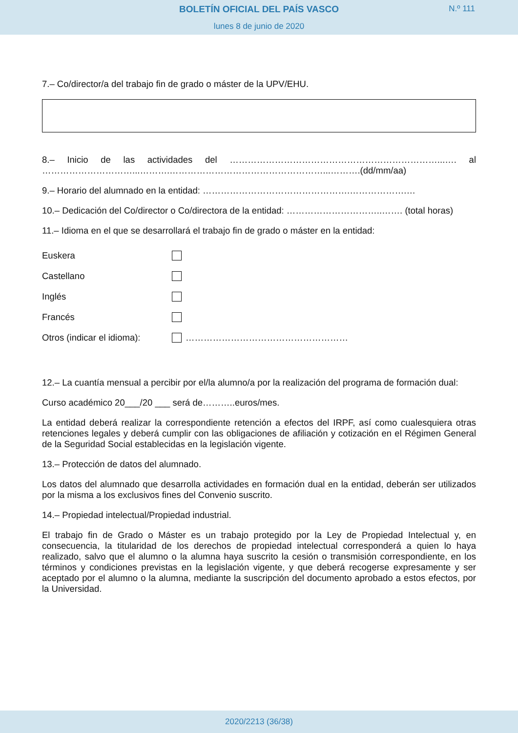BOLETÍN OFICIAL DEL PAÍS VASCO
N.º 111
lunes 8 de junio de 2020
7.– Co/director/a del trabajo fin de grado o máster de la UPV/EHU.
8.– Inicio de las actividades del ……………………………………………………………...…. al …………………………...……….……………………………………………...……….(dd/mm/aa)
9.– Horario del alumnado en la entidad: ………………………………………….……………….…
10.– Dedicación del Co/director o Co/directora de la entidad: …………………………..……. (total horas)
11.– Idioma en el que se desarrollará el trabajo fin de grado o máster en la entidad:
Euskera
Castellano
Inglés
Francés
Otros (indicar el idioma): ………………………………………………
12.– La cuantía mensual a percibir por el/la alumno/a por la realización del programa de formación dual:
Curso académico 20___/20 ___ será de………..euros/mes.
La entidad deberá realizar la correspondiente retención a efectos del IRPF, así como cualesquiera otras retenciones legales y deberá cumplir con las obligaciones de afiliación y cotización en el Régimen General de la Seguridad Social establecidas en la legislación vigente.
13.– Protección de datos del alumnado.
Los datos del alumnado que desarrolla actividades en formación dual en la entidad, deberán ser utilizados por la misma a los exclusivos fines del Convenio suscrito.
14.– Propiedad intelectual/Propiedad industrial.
El trabajo fin de Grado o Máster es un trabajo protegido por la Ley de Propiedad Intelectual y, en consecuencia, la titularidad de los derechos de propiedad intelectual corresponderá a quien lo haya realizado, salvo que el alumno o la alumna haya suscrito la cesión o transmisión correspondiente, en los términos y condiciones previstas en la legislación vigente, y que deberá recogerse expresamente y ser aceptado por el alumno o la alumna, mediante la suscripción del documento aprobado a estos efectos, por la Universidad.
2020/2213 (36/38)